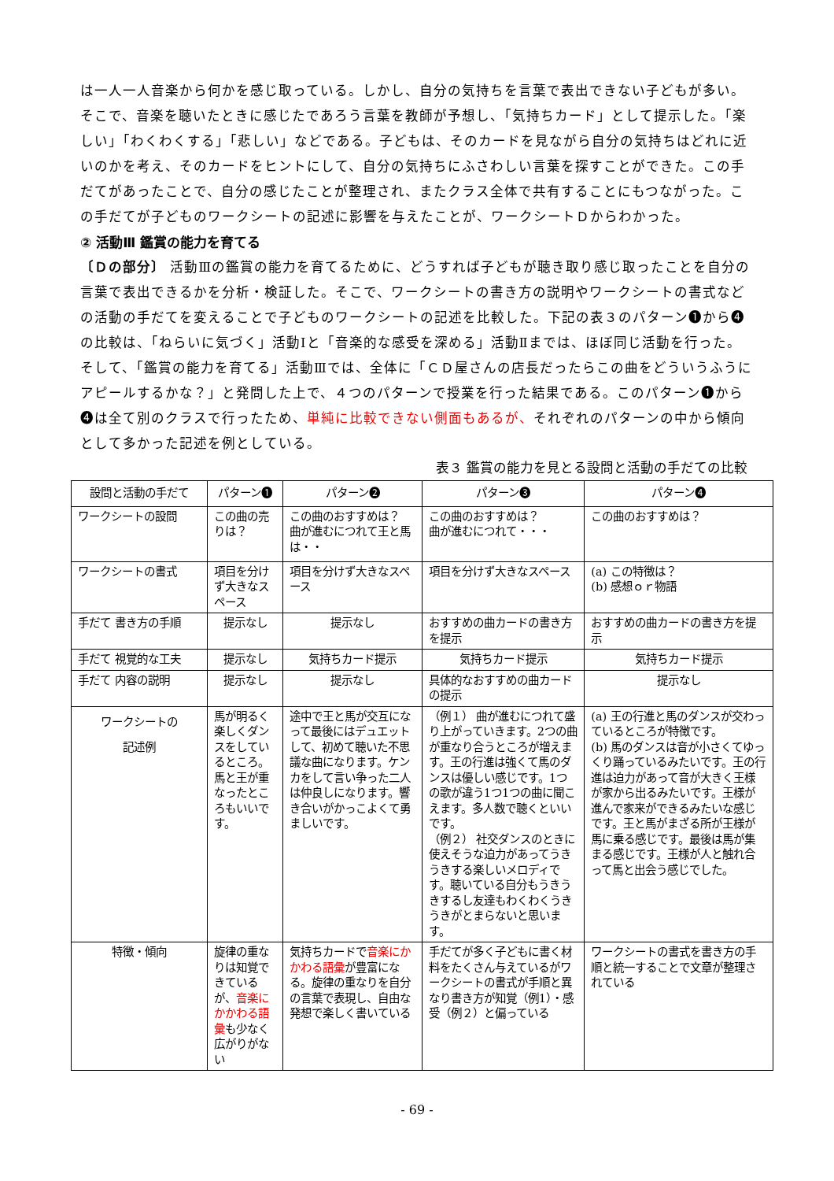は一人一人音楽から何かを感じ取っている。しかし、自分の気持ちを言葉で表出できない子どもが多い。そこで、音楽を聴いたときに感じたであろう言葉を教師が予想し、「気持ちカード」として提示した。「楽しい」「わくわくする」「悲しい」などである。子どもは、そのカードを見ながら自分の気持ちはどれに近いのかを考え、そのカードをヒントにして、自分の気持ちにふさわしい言葉を探すことができた。この手だてがあったことで、自分の感じたことが整理され、またクラス全体で共有することにもつながった。この手だてが子どものワークシートの記述に影響を与えたことが、ワークシートＤからわかった。
② 活動Ⅲ 鑑賞の能力を育てる
〔Ｄの部分〕 活動Ⅲの鑑賞の能力を育てるために、どうすれば子どもが聴き取り感じ取ったことを自分の言葉で表出できるかを分析・検証した。そこで、ワークシートの書き方の説明やワークシートの書式などの活動の手だてを変えることで子どものワークシートの記述を比較した。下記の表３のパターン❶から❹の比較は、「ねらいに気づく」活動Ⅰと「音楽的な感受を深める」活動Ⅱまでは、ほぼ同じ活動を行った。そして、「鑑賞の能力を育てる」活動Ⅲでは、全体に「ＣＤ屋さんの店長だったらこの曲をどういうふうにアピールするかな？」と発問した上で、４つのパターンで授業を行った結果である。このパターン❶から❹は全て別のクラスで行ったため、単純に比較できない側面もあるが、それぞれのパターンの中から傾向として多かった記述を例としている。
表３ 鑑賞の能力を見とる設問と活動の手だての比較
| 設問と活動の手だて | パターン❶ | パターン❷ | パターン❸ | パターン❹ |
| --- | --- | --- | --- | --- |
| ワークシートの設問 | この曲の売りは？ | この曲のおすすめは？ 曲が進むにつれて王と馬は・・ | この曲のおすすめは？ 曲が進むにつれて・・・ | この曲のおすすめは？ |
| ワークシートの書式 | 項目を分けず大きなスペース | 項目を分けず大きなスペース | 項目を分けず大きなスペース | (a) この特徴は？ (b) 感想ｏｒ物語 |
| 手だて 書き方の手順 | 提示なし | 提示なし | おすすめの曲カードの書き方を提示 | おすすめの曲カードの書き方を提示 |
| 手だて 視覚的な工夫 | 提示なし | 気持ちカード提示 | 気持ちカード提示 | 気持ちカード提示 |
| 手だて 内容の説明 | 提示なし | 提示なし | 具体的なおすすめの曲カードの提示 | 提示なし |
| ワークシートの 記述例 | 馬が明るく楽しくダンスをしているところ。馬と王が重なったところもいいです。 | 途中で王と馬が交互になって最後にはデュエットして、初めて聴いた不思議な曲になります。ケンカをして言い争った二人は仲良しになります。響き合いがかっこよくて勇ましいです。 | （例１） 曲が進むにつれて盛り上がっていきます。2つの曲が重なり合うところが増えます。王の行進は強くて馬のダンスは優しい感じです。1つの歌が違う1つ1つの曲に聞こえます。多人数で聴くといいです。 （例２） 社交ダンスのときに使えそうな迫力があってうきうきする楽しいメロディです。聴いている自分もうきうきするし友達もわくわくうきうきがとまらないと思います。 | (a) 王の行進と馬のダンスが交わっているところが特徴です。 (b) 馬のダンスは音が小さくてゆっくり踊っているみたいです。王の行進は迫力があって音が大きく王様が家から出るみたいです。王様が進んで家来ができるみたいな感じです。王と馬がまざる所が王様が馬に乗る感じです。最後は馬が集まる感じです。王様が人と触れ合って馬と出会う感じでした。 |
| 特徴・傾向 | 旋律の重なりは知覚できているが、 音楽にかかわる語彙 も少なく広がりがない | 気持ちカードで 音楽にかかわる語彙 が豊富になる。旋律の重なりを自分の言葉で表現し、自由な発想で楽しく書いている | 手だてが多く子どもに書く材料をたくさん与えているがワークシートの書式が手順と異なり書き方が知覚（例1）・感受（例２）と偏っている | ワークシートの書式を書き方の手順と統一することで文章が整理されている |
- 69 -